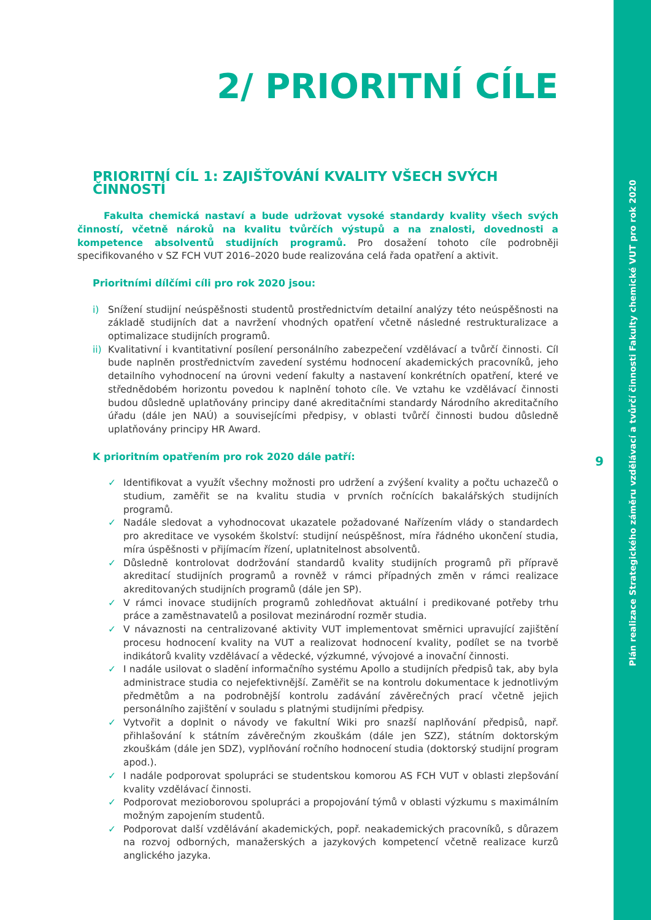Plán realizace Strategického záměru vzdělávací a tvůrčí činnosti Fakulty chemické VUT pro rok 2020
2/ PRIORITNÍ CÍLE
PRIORITNÍ CÍL 1: ZAJIŠŤOVÁNÍ KVALITY VŠECH SVÝCH ČINNOSTÍ
Fakulta chemická nastaví a bude udržovat vysoké standardy kvality všech svých činností, včetně nároků na kvalitu tvůrčích výstupů a na znalosti, dovednosti a kompetence absolventů studijních programů. Pro dosažení tohoto cíle podrobněji specifikovaného v SZ FCH VUT 2016–2020 bude realizována celá řada opatření a aktivit.
Prioritními dílčími cíli pro rok 2020 jsou:
i) Snížení studijní neúspěšnosti studentů prostřednictvím detailní analýzy této neúspěšnosti na základě studijních dat a navržení vhodných opatření včetně následné restrukturalizace a optimalizace studijních programů.
ii)
Kvalitativní i kvantitativní posílení personálního zabezpečení vzdělávací a tvůrčí činnosti. Cíl bude naplněn prostřednictvím zavedení systému hodnocení akademických pracovníků, jeho detailního vyhodnocení na úrovni vedení fakulty a nastavení konkrétních opatření, které ve střednědobém horizontu povedou k naplnění tohoto cíle. Ve vztahu ke vzdělávací činnosti budou důsledně uplatňovány principy dané akreditačními standardy Národního akreditačního úřadu (dále jen NAÚ) a souvisejícími předpisy, v oblasti tvůrčí činnosti budou důsledně uplatňovány principy HR Award.
K prioritním opatřením pro rok 2020 dále patří:
✓ Identifikovat a využít všechny možnosti pro udržení a zvýšení kvality a počtu uchazečů o studium, zaměřit se na kvalitu studia v prvních ročnících bakalářských studijních programů.
✓ Nadále sledovat a vyhodnocovat ukazatele požadované Nařízením vlády o standardech pro akreditace ve vysokém školství: studijní neúspěšnost, míra řádného ukončení studia, míra úspěšnosti v přijímacím řízení, uplatnitelnost absolventů.
✓ Důsledně kontrolovat dodržování standardů kvality studijních programů při přípravě akreditací studijních programů a rovněž v rámci případných změn v rámci realizace akreditovaných studijních programů (dále jen SP).
✓ V rámci inovace studijních programů zohledňovat aktuální i predikované potřeby trhu práce a zaměstnavatelů a posilovat mezinárodní rozměr studia.
✓ V návaznosti na centralizované aktivity VUT implementovat směrnici upravující zajištění procesu hodnocení kvality na VUT a realizovat hodnocení kvality, podílet se na tvorbě indikátorů kvality vzdělávací a vědecké, výzkumné, vývojové a inovační činnosti.
✓ I nadále usilovat o sladění informačního systému Apollo a studijních předpisů tak, aby byla administrace studia co nejefektivnější. Zaměřit se na kontrolu dokumentace k jednotlivým předmětům a na podrobnější kontrolu zadávání závěrečných prací včetně jejich personálního zajištění v souladu s platnými studijními předpisy.
✓ Vytvořit a doplnit o návody ve fakultní Wiki pro snazší naplňování předpisů, např. přihlašování k státním závěrečným zkouškám (dále jen SZZ), státním doktorským zkouškám (dále jen SDZ), vyplňování ročního hodnocení studia (doktorský studijní program apod.).
✓ I nadále podporovat spolupráci se studentskou komorou AS FCH VUT v oblasti zlepšování kvality vzdělávací činnosti.
✓ Podporovat mezioborovou spolupráci a propojování týmů v oblasti výzkumu s maximálním možným zapojením studentů.
✓ Podporovat další vzdělávání akademických, popř. neakademických pracovníků, s důrazem na rozvoj odborných, manažerských a jazykových kompetencí včetně realizace kurzů anglického jazyka.
9